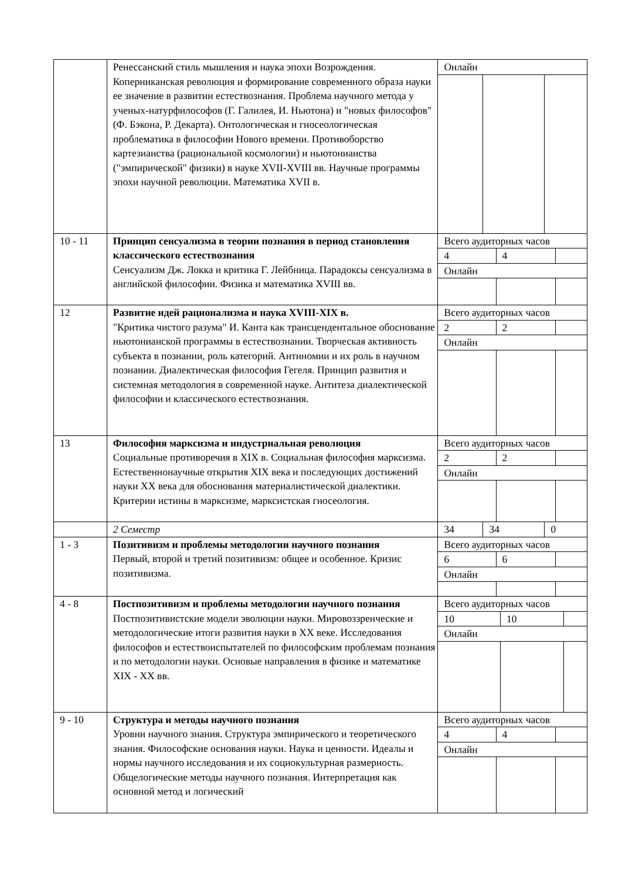| | Ренессанский стиль мышления и наука эпохи Возрождения. Коперниканская революция и формирование современного образа науки ее значение в развитии естествознания. Проблема научного метода у ученых-натурфилософов (Г. Галилея, И. Ньютона) и "новых философов" (Ф. Бэкона, Р. Декарта). Онтологическая и гносеологическая проблематика в философии Нового времени. Противоборство картезианства (рациональной космологии) и ньютонианства ("эмпирической" физики) в науке XVII-XVIII вв. Научные программы эпохи научной революции. Математика XVII в. | / Онлайн / / / |
| 10 - 11 | Принцип сенсуализма в теории познания в период становления классического естествознания Сенсуализм Дж. Локка и критика Г. Лейбница. Парадоксы сенсуализма в английской философии. Физика и математика XVIII вв. | / Всего аудиторных часов / / / / 4 / 4 / / / Онлайн / / / |
| 12 | Развитие идей рационализма и наука XVIII-XIX в. "Критика чистого разума" И. Канта как трансцендентальное обоснование ньютонианской программы в естествознании. Творческая активность субъекта в познании, роль категорий. Антиномии и их роль в научном познании. Диалектическая философия Гегеля. Принцип развития и системная методология в современной науке. Антитеза диалектической философии и классического естествознания. | / Всего аудиторных часов / / / / 2 / 2 / / / Онлайн / / / |
| 13 | Философия марксизма и индустриальная революция Социальные противоречия в XIX в. Социальная философия марксизма. Естественнонаучные открытия XIX века и последующих достижений науки XX века для обоснования материалистической диалектики. Критерии истины в марксизме, марксистская гносеология. | / Всего аудиторных часов / / / / 2 / 2 / / / Онлайн / / / |
| | 2 Семестр | / 34 / 34 / 0 / |
| 1 - 3 | Позитивизм и проблемы методологии научного познания Первый, второй и третий позитивизм: общее и особенное. Кризис позитивизма. | / Всего аудиторных часов / / / / 6 / 6 / / / Онлайн / / / |
| 4 - 8 | Постпозитивизм и проблемы методологии научного познания Постпозитивистские модели эволюции науки. Мировоззренческие и методологические итоги развития науки в XX веке. Исследования философов и естествоиспытателей по философским проблемам познания и по методологии науки. Основые направления в физике и математике XIX - XX вв. | / Всего аудиторных часов / / / / 10 / 10 / / / Онлайн / / / |
| 9 - 10 | Структура и методы научного познания Уровни научного знания. Структура эмпирического и теоретического знания. Философские основания науки. Наука и ценности. Идеалы и нормы научного исследования и их социокультурная размерность. Общелогические методы научного познания. Интерпретация как основной метод и логический | / Всего аудиторных часов / / / / 4 / 4 / / / Онлайн / / / |